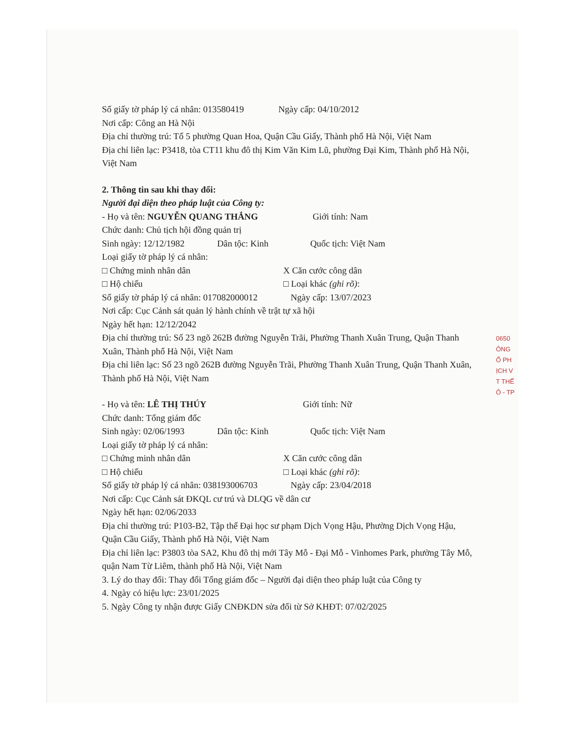Số giấy tờ pháp lý cá nhân: 013580419 Ngày cấp: 04/10/2012
Nơi cấp: Công an Hà Nội
Địa chỉ thường trú: Tổ 5 phường Quan Hoa, Quận Cầu Giấy, Thành phố Hà Nội, Việt Nam
Địa chỉ liên lạc: P3418, tòa CT11 khu đô thị Kim Văn Kim Lũ, phường Đại Kim, Thành phố Hà Nội, Việt Nam
2. Thông tin sau khi thay đổi:
Người đại diện theo pháp luật của Công ty:
- Họ và tên: NGUYỄN QUANG THẮNG Giới tính: Nam
Chức danh: Chủ tịch hội đồng quản trị
Sinh ngày: 12/12/1982 Dân tộc: Kinh Quốc tịch: Việt Nam
Loại giấy tờ pháp lý cá nhân:
□ Chứng minh nhân dân X Căn cước công dân
□ Hộ chiếu □ Loại khác (ghi rõ):
Số giấy tờ pháp lý cá nhân: 017082000012 Ngày cấp: 13/07/2023
Nơi cấp: Cục Cảnh sát quản lý hành chính về trật tự xã hội
Ngày hết hạn: 12/12/2042
Địa chỉ thường trú: Số 23 ngõ 262B đường Nguyễn Trãi, Phường Thanh Xuân Trung, Quận Thanh Xuân, Thành phố Hà Nội, Việt Nam
Địa chỉ liên lạc: Số 23 ngõ 262B đường Nguyễn Trãi, Phường Thanh Xuân Trung, Quận Thanh Xuân, Thành phố Hà Nội, Việt Nam
- Họ và tên: LÊ THỊ THÚY Giới tính: Nữ
Chức danh: Tổng giám đốc
Sinh ngày: 02/06/1993 Dân tộc: Kinh Quốc tịch: Việt Nam
Loại giấy tờ pháp lý cá nhân:
□ Chứng minh nhân dân X Căn cước công dân
□ Hộ chiếu □ Loại khác (ghi rõ):
Số giấy tờ pháp lý cá nhân: 038193006703 Ngày cấp: 23/04/2018
Nơi cấp: Cục Cảnh sát ĐKQL cư trú và DLQG về dân cư
Ngày hết hạn: 02/06/2033
Địa chỉ thường trú: P103-B2, Tập thể Đại học sư phạm Dịch Vọng Hậu, Phường Dịch Vọng Hậu, Quận Cầu Giấy, Thành phố Hà Nội, Việt Nam
Địa chỉ liên lạc: P3803 tòa SA2, Khu đô thị mới Tây Mỗ - Đại Mỗ - Vinhomes Park, phường Tây Mỗ, quận Nam Từ Liêm, thành phố Hà Nội, Việt Nam
3. Lý do thay đổi: Thay đổi Tổng giám đốc – Người đại diện theo pháp luật của Công ty
4. Ngày có hiệu lực: 23/01/2025
5. Ngày Công ty nhận được Giấy CNĐKDN sửa đổi từ Sở KHĐT: 07/02/2025
0650
ÔNG
Ổ PH
ỊCH V
T THẾ
Ô - TP